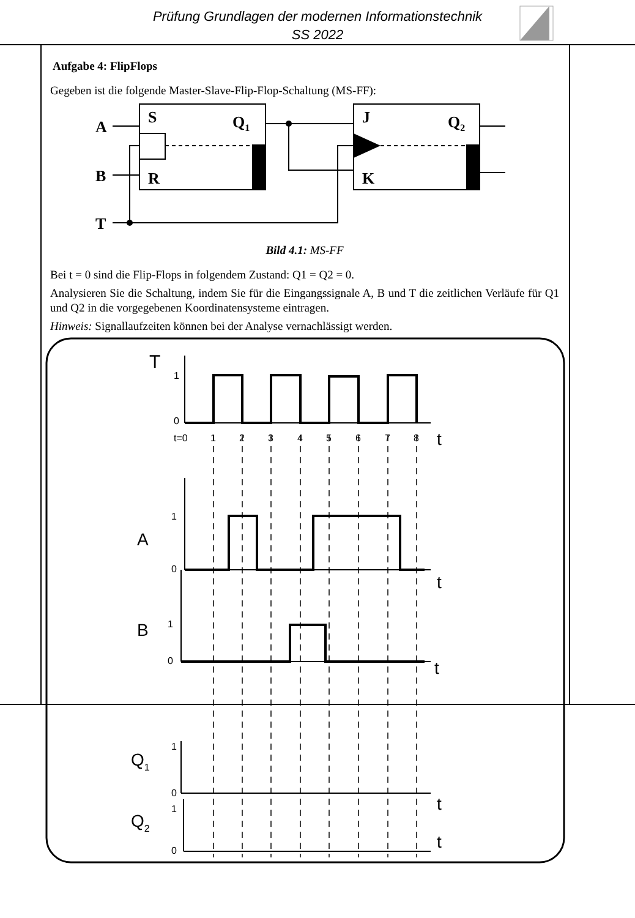Prüfung Grundlagen der modernen Informationstechnik
SS 2022
Aufgabe 4: FlipFlops
Gegeben ist die folgende Master-Slave-Flip-Flop-Schaltung (MS-FF):
A
B
T
S
R
Q1
J
K
Q2
Bild 4.1: MS-FF
Bei t = 0 sind die Flip-Flops in folgendem Zustand: Q1 = Q2 = 0.
Analysieren Sie die Schaltung, indem Sie für die Eingangssignale A, B und T die zeitlichen Verläufe für Q1 und Q2 in die vorgegebenen Koordinatensysteme eintragen.
Hinweis: Signallaufzeiten können bei der Analyse vernachlässigt werden.
T
1
0
t=0
1
2
3
4
5
6
7
8
t
A
1
0
t
B
1
0
t
Q1
1
0
t
Q2
1
0
t